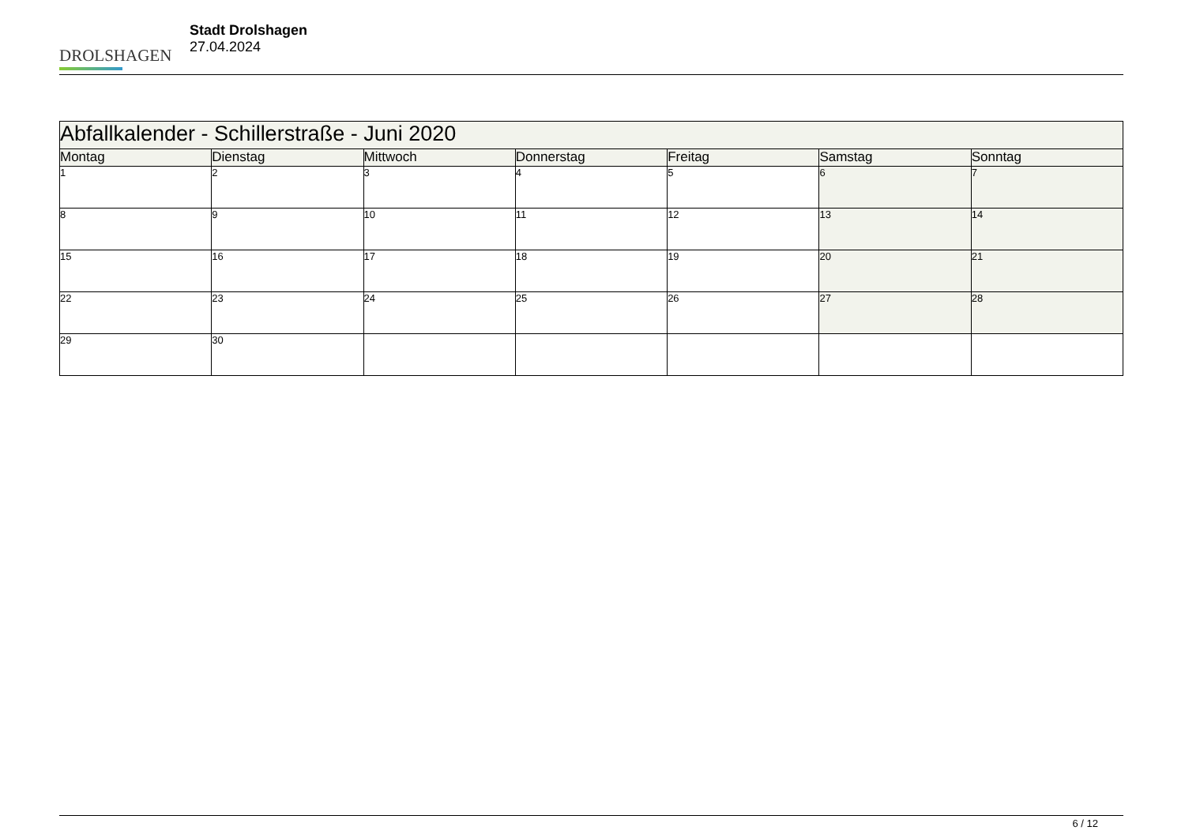DROLSHAGEN
Stadt Drolshagen
27.04.2024
| Abfallkalender - Schillerstraße - Juni 2020 | | | | | | |
| Montag | Dienstag | Mittwoch | Donnerstag | Freitag | Samstag | Sonntag |
| 1 | 2 | 3 | 4 | 5 | 6 | 7 |
| 8 | 9 | 10 | 11 | 12 | 13 | 14 |
| 15 | 16 | 17 | 18 | 19 | 20 | 21 |
| 22 | 23 | 24 | 25 | 26 | 27 | 28 |
| 29 | 30 | | | | | |
6 / 12